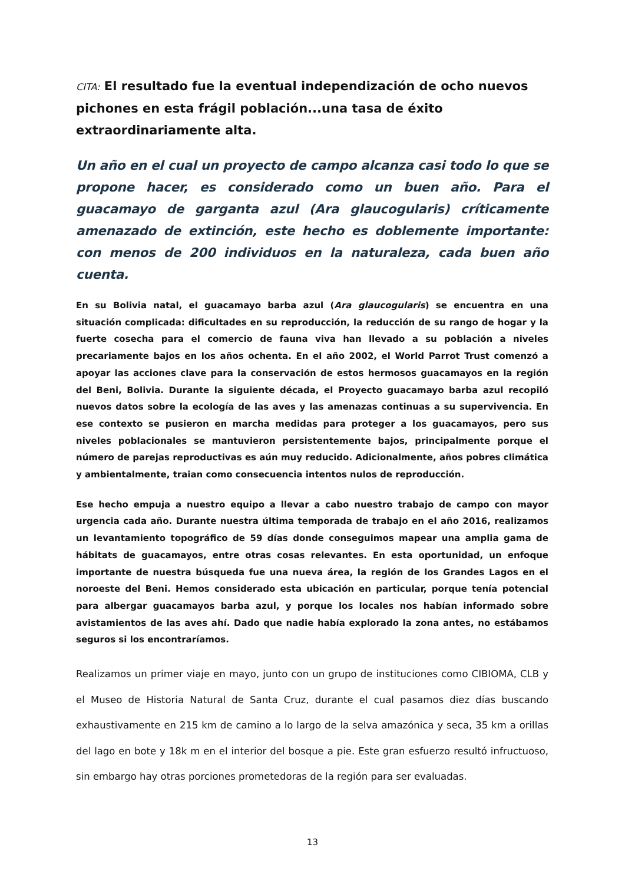CITA: El resultado fue la eventual independización de ocho nuevos pichones en esta frágil población...una tasa de éxito extraordinariamente alta.
Un año en el cual un proyecto de campo alcanza casi todo lo que se propone hacer, es considerado como un buen año. Para el guacamayo de garganta azul (Ara glaucogularis) críticamente amenazado de extinción, este hecho es doblemente importante: con menos de 200 individuos en la naturaleza, cada buen año cuenta.
En su Bolivia natal, el guacamayo barba azul (Ara glaucogularis) se encuentra en una situación complicada: dificultades en su reproducción, la reducción de su rango de hogar y la fuerte cosecha para el comercio de fauna viva han llevado a su población a niveles precariamente bajos en los años ochenta. En el año 2002, el World Parrot Trust comenzó a apoyar las acciones clave para la conservación de estos hermosos guacamayos en la región del Beni, Bolivia. Durante la siguiente década, el Proyecto guacamayo barba azul recopiló nuevos datos sobre la ecología de las aves y las amenazas continuas a su supervivencia. En ese contexto se pusieron en marcha medidas para proteger a los guacamayos, pero sus niveles poblacionales se mantuvieron persistentemente bajos, principalmente porque el número de parejas reproductivas es aún muy reducido. Adicionalmente, años pobres climática y ambientalmente, traian como consecuencia intentos nulos de reproducción.
Ese hecho empuja a nuestro equipo a llevar a cabo nuestro trabajo de campo con mayor urgencia cada año. Durante nuestra última temporada de trabajo en el año 2016, realizamos un levantamiento topográfico de 59 días donde conseguimos mapear una amplia gama de hábitats de guacamayos, entre otras cosas relevantes. En esta oportunidad, un enfoque importante de nuestra búsqueda fue una nueva área, la región de los Grandes Lagos en el noroeste del Beni. Hemos considerado esta ubicación en particular, porque tenía potencial para albergar guacamayos barba azul, y porque los locales nos habían informado sobre avistamientos de las aves ahí. Dado que nadie había explorado la zona antes, no estábamos seguros si los encontraríamos.
Realizamos un primer viaje en mayo, junto con un grupo de instituciones como CIBIOMA, CLB y el Museo de Historia Natural de Santa Cruz, durante el cual pasamos diez días buscando exhaustivamente en 215 km de camino a lo largo de la selva amazónica y seca, 35 km a orillas del lago en bote y 18k m en el interior del bosque a pie. Este gran esfuerzo resultó infructuoso, sin embargo hay otras porciones prometedoras de la región para ser evaluadas.
13